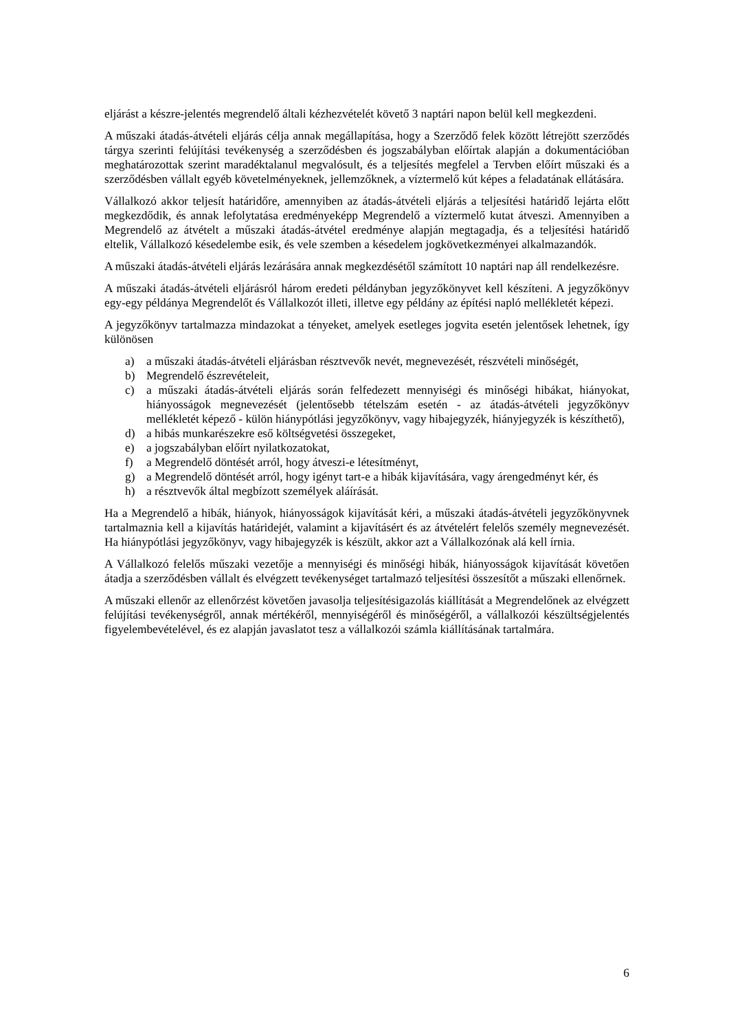eljárást a készre-jelentés megrendelő általi kézhezvételét követő 3 naptári napon belül kell megkezdeni.
A műszaki átadás-átvételi eljárás célja annak megállapítása, hogy a Szerződő felek között létrejött szerződés tárgya szerinti felújítási tevékenység a szerződésben és jogszabályban előírtak alapján a dokumentációban meghatározottak szerint maradéktalanul megvalósult, és a teljesítés megfelel a Tervben előírt műszaki és a szerződésben vállalt egyéb követelményeknek, jellemzőknek, a víztermelő kút képes a feladatának ellátására.
Vállalkozó akkor teljesít határidőre, amennyiben az átadás-átvételi eljárás a teljesítési határidő lejárta előtt megkezdődik, és annak lefolytatása eredményeképp Megrendelő a víztermelő kutat átveszi. Amennyiben a Megrendelő az átvételt a műszaki átadás-átvétel eredménye alapján megtagadja, és a teljesítési határidő eltelik, Vállalkozó késedelembe esik, és vele szemben a késedelem jogkövetkezményei alkalmazandók.
A műszaki átadás-átvételi eljárás lezárására annak megkezdésétől számított 10 naptári nap áll rendelkezésre.
A műszaki átadás-átvételi eljárásról három eredeti példányban jegyzőkönyvet kell készíteni. A jegyzőkönyv egy-egy példánya Megrendelőt és Vállalkozót illeti, illetve egy példány az építési napló mellékletét képezi.
A jegyzőkönyv tartalmazza mindazokat a tényeket, amelyek esetleges jogvita esetén jelentősek lehetnek, így különösen
a) a műszaki átadás-átvételi eljárásban résztvevők nevét, megnevezését, részvételi minőségét,
b) Megrendelő észrevételeit,
c) a műszaki átadás-átvételi eljárás során felfedezett mennyiségi és minőségi hibákat, hiányokat, hiányosságok megnevezését (jelentősebb tételszám esetén - az átadás-átvételi jegyzőkönyv mellékletét képező - külön hiánypótlási jegyzőkönyv, vagy hibajegyzék, hiányjegyzék is készíthető),
d) a hibás munkarészekre eső költségvetési összegeket,
e) a jogszabályban előírt nyilatkozatokat,
f) a Megrendelő döntését arról, hogy átveszi-e létesítményt,
g) a Megrendelő döntését arról, hogy igényt tart-e a hibák kijavítására, vagy árengedményt kér, és
h) a résztvevők által megbízott személyek aláírását.
Ha a Megrendelő a hibák, hiányok, hiányosságok kijavítását kéri, a műszaki átadás-átvételi jegyzőkönyvnek tartalmaznia kell a kijavítás határidejét, valamint a kijavításért és az átvételért felelős személy megnevezését. Ha hiánypótlási jegyzőkönyv, vagy hibajegyzék is készült, akkor azt a Vállalkozónak alá kell írnia.
A Vállalkozó felelős műszaki vezetője a mennyiségi és minőségi hibák, hiányosságok kijavítását követően átadja a szerződésben vállalt és elvégzett tevékenységet tartalmazó teljesítési összesítőt a műszaki ellenőrnek.
A műszaki ellenőr az ellenőrzést követően javasolja teljesítésigazolás kiállítását a Megrendelőnek az elvégzett felújítási tevékenységről, annak mértékéről, mennyiségéről és minőségéről, a vállalkozói készültségjelentés figyelembevételével, és ez alapján javaslatot tesz a vállalkozói számla kiállításának tartalmára.
6